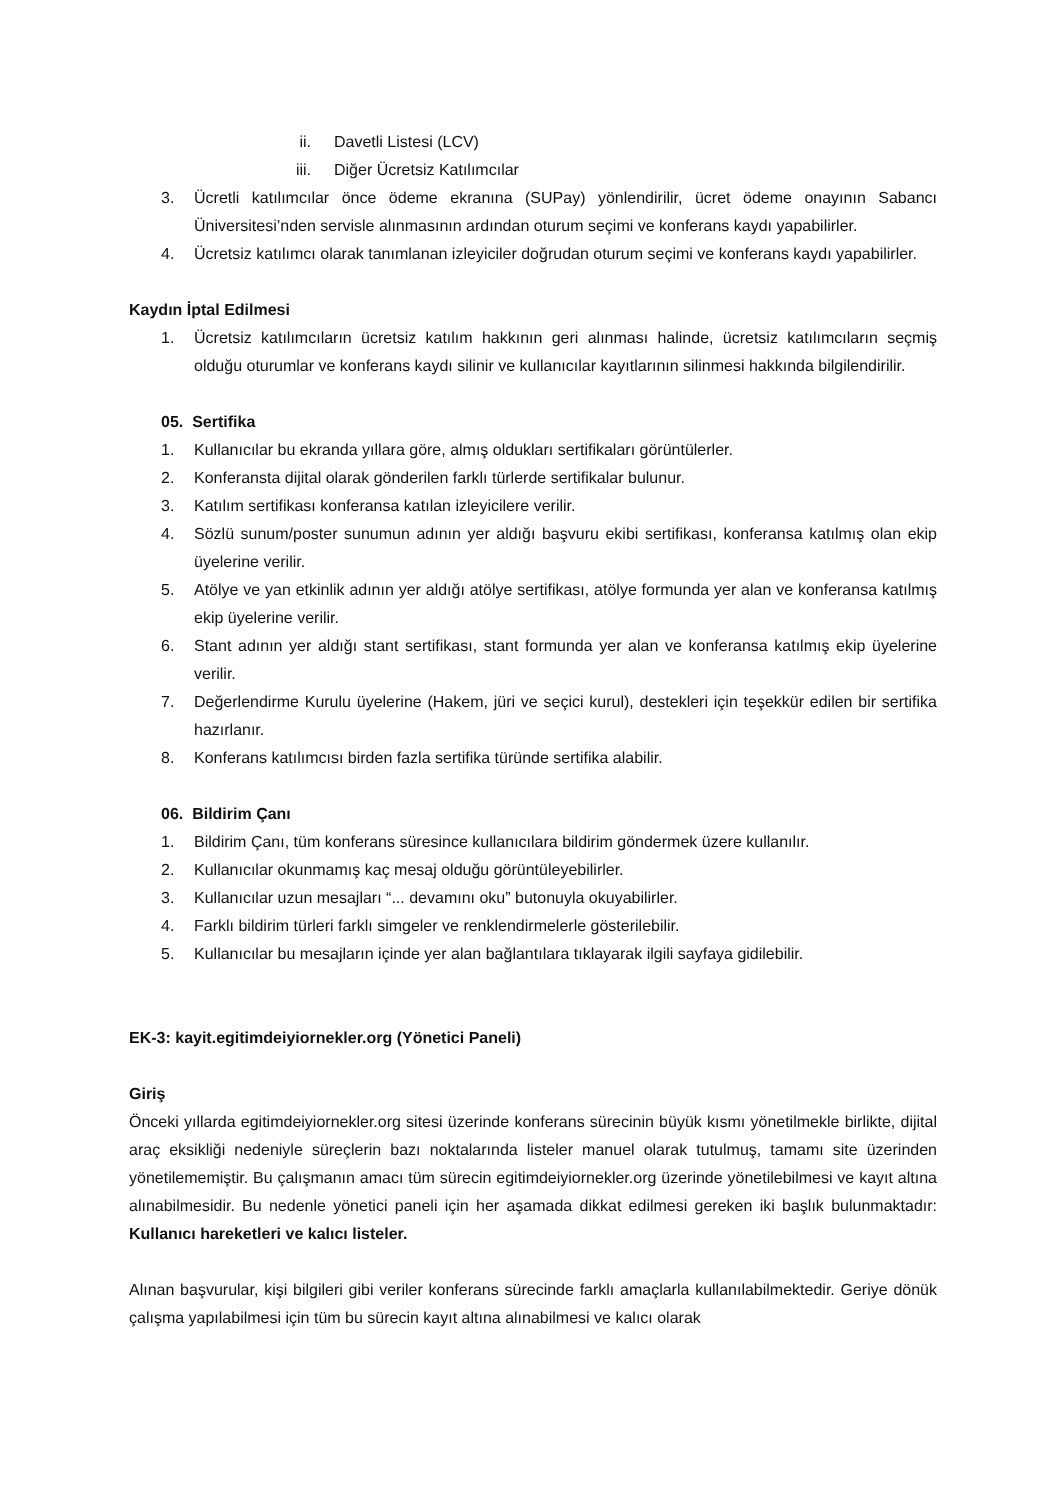ii. Davetli Listesi (LCV)
iii. Diğer Ücretsiz Katılımcılar
3. Ücretli katılımcılar önce ödeme ekranına (SUPay) yönlendirilir, ücret ödeme onayının Sabancı Üniversitesi’nden servisle alınmasının ardından oturum seçimi ve konferans kaydı yapabilirler.
4. Ücretsiz katılımcı olarak tanımlanan izleyiciler doğrudan oturum seçimi ve konferans kaydı yapabilirler.
Kaydın İptal Edilmesi
1. Ücretsiz katılımcıların ücretsiz katılım hakkının geri alınması halinde, ücretsiz katılımcıların seçmiş olduğu oturumlar ve konferans kaydı silinir ve kullanıcılar kayıtlarının silinmesi hakkında bilgilendirilir.
05. Sertifika
1. Kullanıcılar bu ekranda yıllara göre, almış oldukları sertifikaları görüntülerler.
2. Konferansta dijital olarak gönderilen farklı türlerde sertifikalar bulunur.
3. Katılım sertifikası konferansa katılan izleyicilere verilir.
4. Sözlü sunum/poster sunumun adının yer aldığı başvuru ekibi sertifikası, konferansa katılmış olan ekip üyelerine verilir.
5. Atölye ve yan etkinlik adının yer aldığı atölye sertifikası, atölye formunda yer alan ve konferansa katılmış ekip üyelerine verilir.
6. Stant adının yer aldığı stant sertifikası, stant formunda yer alan ve konferansa katılmış ekip üyelerine verilir.
7. Değerlendirme Kurulu üyelerine (Hakem, jüri ve seçici kurul), destekleri için teşekkür edilen bir sertifika hazırlanır.
8. Konferans katılımcısı birden fazla sertifika türünde sertifika alabilir.
06. Bildirim Çanı
1. Bildirim Çanı, tüm konferans süresince kullanıcılara bildirim göndermek üzere kullanılır.
2. Kullanıcılar okunmamış kaç mesaj olduğu görüntüleyebilirler.
3. Kullanıcılar uzun mesajları “... devamını oku” butonuyla okuyabilirler.
4. Farklı bildirim türleri farklı simgeler ve renklendirmelerle gösterilebilir.
5. Kullanıcılar bu mesajların içinde yer alan bağlantılara tıklayarak ilgili sayfaya gidilebilir.
EK-3: kayit.egitimdeiyiornekler.org (Yönetici Paneli)
Giriş
Önceki yıllarda egitimdeiyiornekler.org sitesi üzerinde konferans sürecinin büyük kısmı yönetilmekle birlikte, dijital araç eksikliği nedeniyle süreçlerin bazı noktalarında listeler manuel olarak tutulmuş, tamamı site üzerinden yönetilememiştir. Bu çalışmanın amacı tüm sürecin egitimdeiyiornekler.org üzerinde yönetilebilmesi ve kayıt altına alınabilmesidir. Bu nedenle yönetici paneli için her aşamada dikkat edilmesi gereken iki başlık bulunmaktadır: Kullanıcı hareketleri ve kalıcı listeler.
Alınan başvurular, kişi bilgileri gibi veriler konferans sürecinde farklı amaçlarla kullanılabilmektedir. Geriye dönük çalışma yapılabilmesi için tüm bu sürecin kayıt altına alınabilmesi ve kalıcı olarak